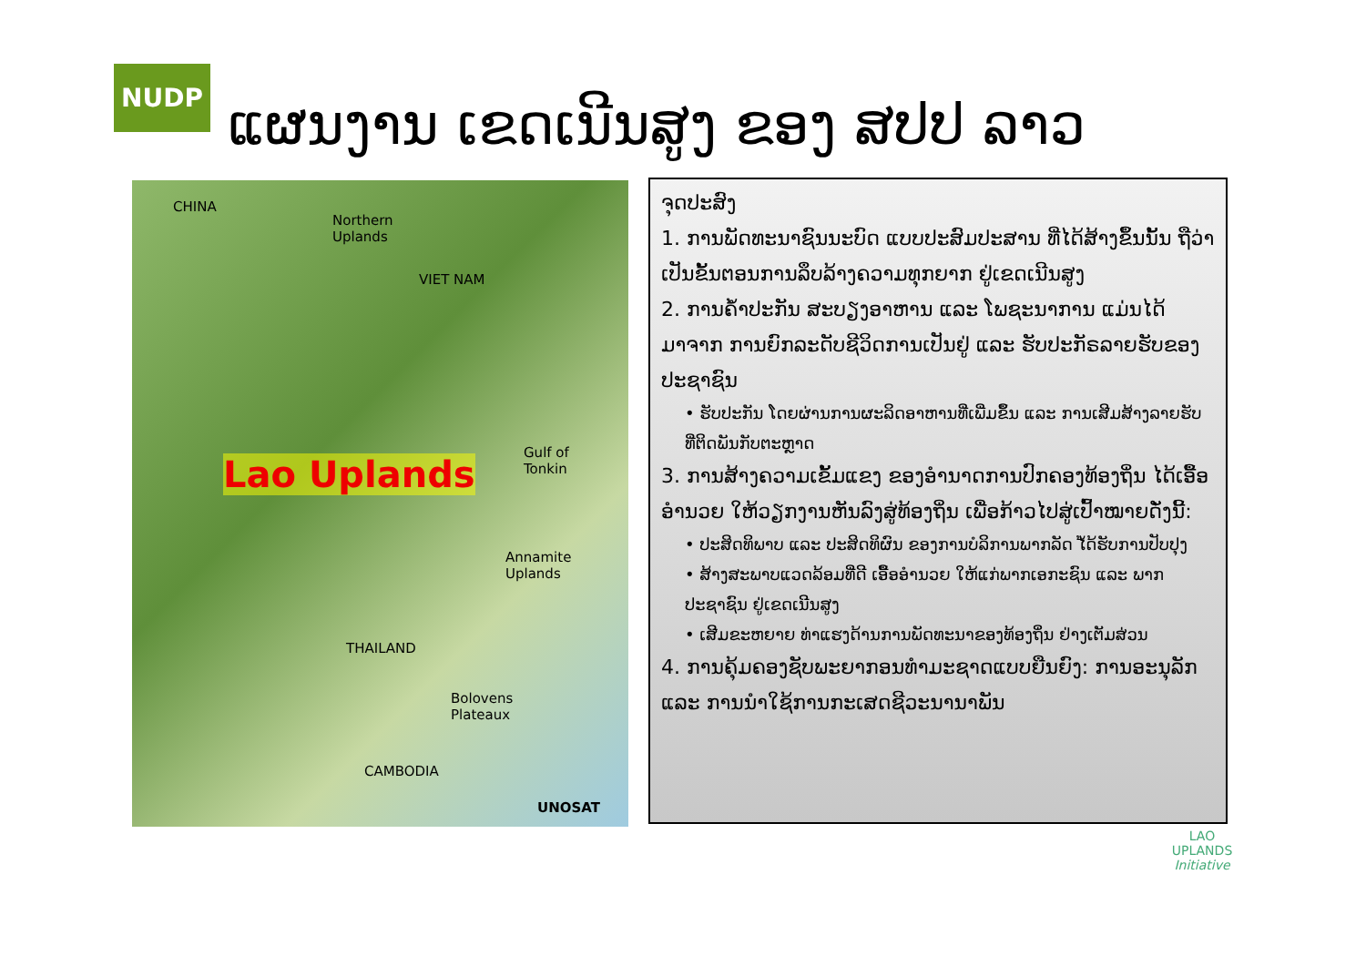NUDP
ແຜນງານ ເຂດເນີນສູງ ຂອງ ສປປ ລາວ
CHINA
Northern
Uplands
VIET NAM
Gulf of
Tonkin Lao Uplands
Annamite
Uplands
THAILAND
Bolovens
Plateaux
CAMBODIA
UNOSAT
ຈຸດປະສົງ
1. ການພັດທະນາຊົນນະບົດ ແບບປະສົມປະສານ ທີ່ໄດ້ສ້າງຂຶ້ນນັ້ນ ຖືວ່າເປັນຂັ້ນຕອນການລຶບລ້າງຄວາມທຸກຍາກ ຢູ່ເຂດເນີນສູງ
2. ການຄ້ຳປະກັນ ສະບຽງອາຫານ ແລະ ໂພຊະນາການ ແມ່ນໄດ້ມາຈາກ ການຍົກລະດັບຊີວິດການເປັນຢູ່ ແລະ ຮັບປະກັຣລາຍຮັບຂອງປະຊາຊົນ
• ຮັບປະກັນ ໂດຍຜ່ານການຜະລິດອາຫານທີ່ເພີ່ມຂຶ້ນ ແລະ ການເສີມສ້າງລາຍຮັບ ທີ່ຕິດພັນກັບຕະຫຼາດ
3. ການສ້າງຄວາມເຂັ້ມແຂງ ຂອງອຳນາດການປົກຄອງທ້ອງຖິ່ນ ໄດ້ເອື້ອອຳນວຍ ໃຫ້ວຽກງານຫັນລົງສູ່ທ້ອງຖິ່ນ ເພື່ອກ້າວໄປສູ່ເປົ້າໝາຍດັ່ງນີ້:
• ປະສິດທິພາບ ແລະ ປະສິດທິຜົນ ຂອງການບໍລິການພາກລັດ ໄ້ດ້ຮັບການປັບປຸງ
• ສ້າງສະພາບແວດລ້ອມທີ່ດີ ເອື້ອອຳນວຍ ໃຫ້ແກ່ພາກເອກະຊົນ ແລະ ພາກປະຊາຊົນ ຢູ່ເຂດເນີນສູງ
• ເສີມຂະຫຍາຍ ທ່າແຮງດ້ານການພັດທະນາຂອງທ້ອງຖິ່ນ ຢ່າງເຕັມສ່ວນ
4. ການຄຸ້ມຄອງຊັບພະຍາກອນທຳມະຊາດແບບຍືນຍົງ: ການອະນຸລັກ ແລະ ການນຳໃຊ້ການກະເສດຊີວະນານາພັນ
LAO UPLANDS
Initiative